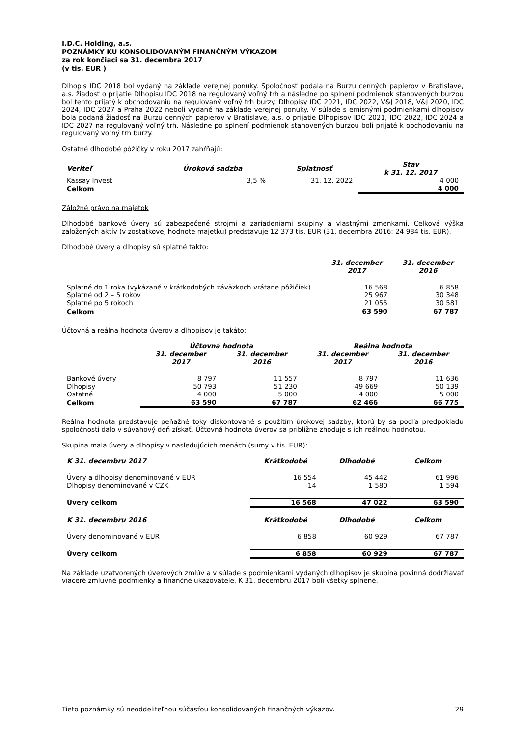I.D.C. Holding, a.s.
POZNÁMKY KU KONSOLIDOVANÝM FINANČNÝM VÝKAZOM
za rok končiaci sa 31. decembra 2017
(v tis. EUR )
Dlhopis IDC 2018 bol vydaný na základe verejnej ponuky. Spoločnosť podala na Burzu cenných papierov v Bratislave, a.s. žiadosť o prijatie Dlhopisu IDC 2018 na regulovaný voľný trh a následne po splnení podmienok stanovených burzou bol tento prijatý k obchodovaniu na regulovaný voľný trh burzy. Dlhopisy IDC 2021, IDC 2022, V&J 2018, V&J 2020, IDC 2024, IDC 2027 a Praha 2022 neboli vydané na základe verejnej ponuky. V súlade s emisnými podmienkami dlhopisov bola podaná žiadosť na Burzu cenných papierov v Bratislave, a.s. o prijatie Dlhopisov IDC 2021, IDC 2022, IDC 2024 a IDC 2027 na regulovaný voľný trh. Následne po splnení podmienok stanovených burzou boli prijaté k obchodovaniu na regulovaný voľný trh burzy.
Ostatné dlhodobé pôžičky v roku 2017 zahŕňajú:
| Veriteľ | Úroková sadzba | Splatnosť | Stav k 31. 12. 2017 |
| --- | --- | --- | --- |
| Kassay Invest | 3,5 % | 31. 12. 2022 | 4 000 |
| Celkom | | | 4 000 |
Záložné právo na majetok
Dlhodobé bankové úvery sú zabezpečené strojmi a zariadeniami skupiny a vlastnými zmenkami. Celková výška založených aktív (v zostatkovej hodnote majetku) predstavuje 12 373 tis. EUR (31. decembra 2016: 24 984 tis. EUR).
Dlhodobé úvery a dlhopisy sú splatné takto:
| | 31. december 2017 | 31. december 2016 |
| --- | --- | --- |
| Splatné do 1 roka (vykázané v krátkodobých záväzkoch vrátane pôžičiek) | 16 568 | 6 858 |
| Splatné od 2 – 5 rokov | 25 967 | 30 348 |
| Splatné po 5 rokoch | 21 055 | 30 581 |
| Celkom | 63 590 | 67 787 |
Účtovná a reálna hodnota úverov a dlhopisov je takáto:
| | Účtovná hodnota | | Reálna hodnota | |
| --- | --- | --- | --- | --- |
| | 31. december 2017 | 31. december 2016 | 31. december 2017 | 31. december 2016 |
| Bankové úvery | 8 797 | 11 557 | 8 797 | 11 636 |
| Dlhopisy | 50 793 | 51 230 | 49 669 | 50 139 |
| Ostatné | 4 000 | 5 000 | 4 000 | 5 000 |
| Celkom | 63 590 | 67 787 | 62 466 | 66 775 |
Reálna hodnota predstavuje peňažné toky diskontované s použitím úrokovej sadzby, ktorú by sa podľa predpokladu spoločnosti dalo v súvahový deň získať. Účtovná hodnota úverov sa približne zhoduje s ich reálnou hodnotou.
Skupina mala úvery a dlhopisy v nasledujúcich menách (sumy v tis. EUR):
| K 31. decembru 2017 | Krátkodobé | Dlhodobé | Celkom |
| --- | --- | --- | --- |
| Úvery a dlhopisy denominované v EUR | 16 554 | 45 442 | 61 996 |
| Dlhopisy denominované v CZK | 14 | 1 580 | 1 594 |
| Úvery celkom | 16 568 | 47 022 | 63 590 |
| K 31. decembru 2016 | Krátkodobé | Dlhodobé | Celkom |
| Úvery denominované v EUR | 6 858 | 60 929 | 67 787 |
| Úvery celkom | 6 858 | 60 929 | 67 787 |
Na základe uzatvorených úverových zmlúv a v súlade s podmienkami vydaných dlhopisov je skupina povinná dodržiavať viaceré zmluvné podmienky a finančné ukazovatele. K 31. decembru 2017 boli všetky splnené.
Tieto poznámky sú neoddeliteľnou súčasťou konsolidovaných finančných výkazov. 29